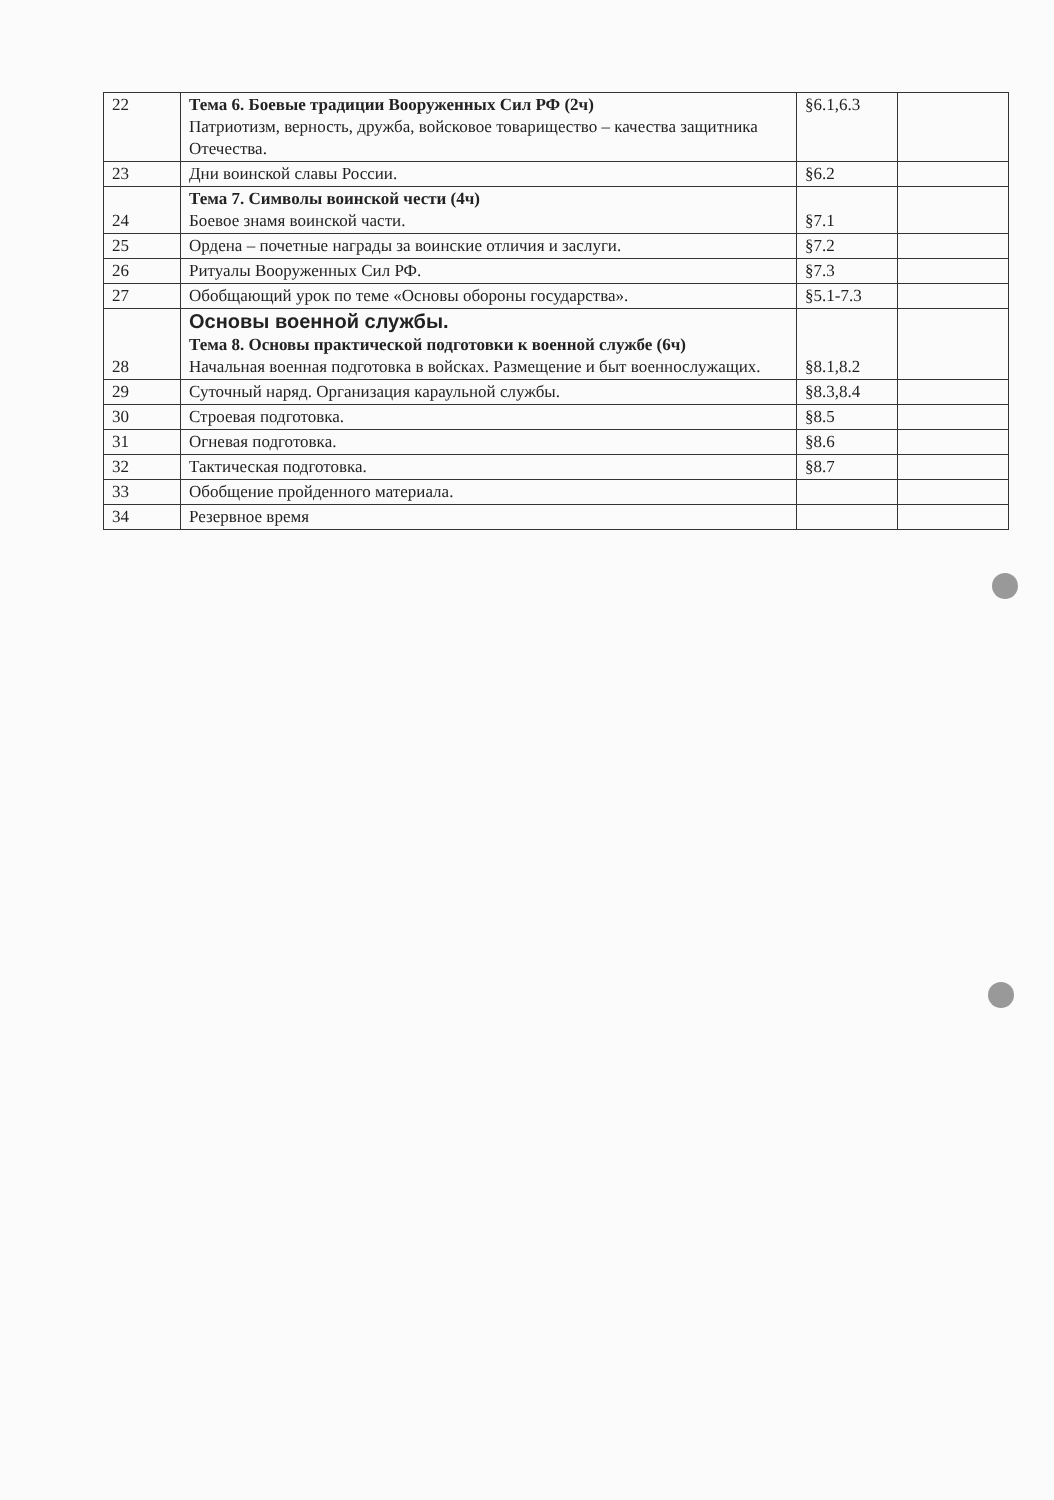| 22 | Тема 6. Боевые традиции Вооруженных Сил РФ (2ч) Патриотизм, верность, дружба, войсковое товарищество – качества защитника Отечества. | §6.1,6.3 | |
| 23 | Дни воинской славы России. | §6.2 | |
| 24 | Тема 7. Символы воинской чести (4ч) Боевое знамя воинской части. | §7.1 | |
| 25 | Ордена – почетные награды за воинские отличия и заслуги. | §7.2 | |
| 26 | Ритуалы Вооруженных Сил РФ. | §7.3 | |
| 27 | Обобщающий урок по теме «Основы обороны государства». | §5.1-7.3 | |
| 28 | Основы военной службы. Тема 8. Основы практической подготовки к военной службе (6ч) Начальная военная подготовка в войсках. Размещение и быт военнослужащих. | §8.1,8.2 | |
| 29 | Суточный наряд. Организация караульной службы. | §8.3,8.4 | |
| 30 | Строевая подготовка. | §8.5 | |
| 31 | Огневая подготовка. | §8.6 | |
| 32 | Тактическая подготовка. | §8.7 | |
| 33 | Обобщение пройденного материала. | | |
| 34 | Резервное время | | |